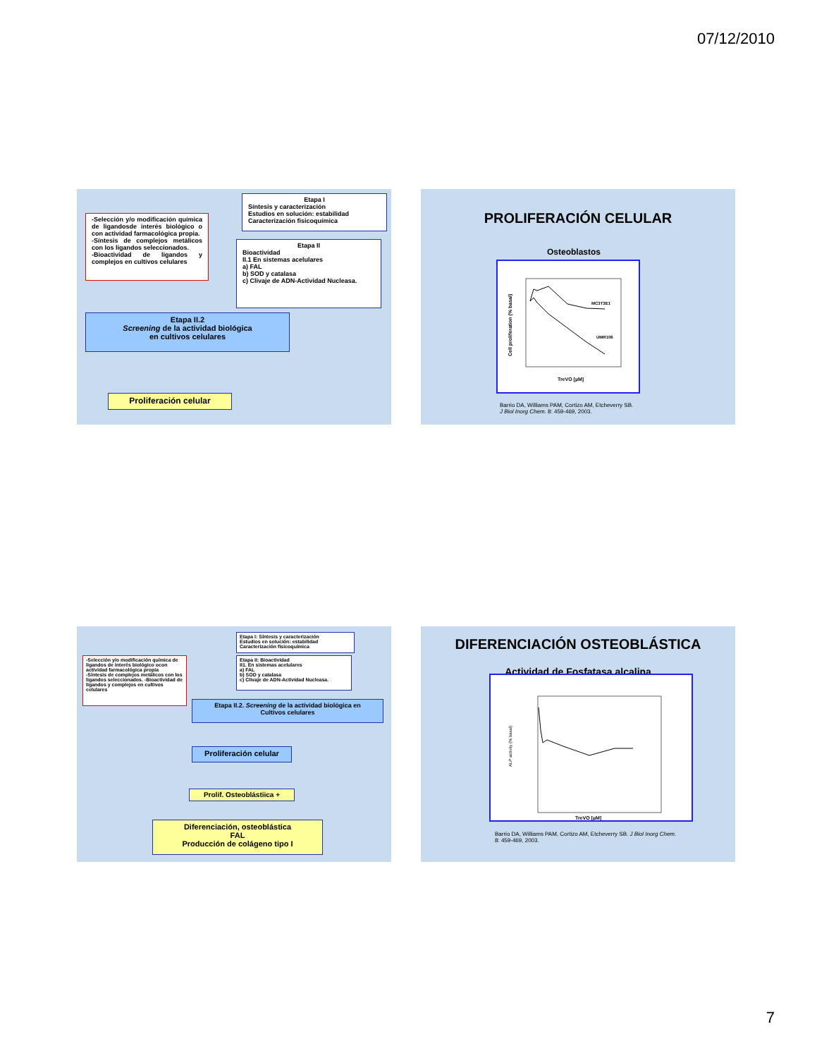07/12/2010
-Selección y/o modificación química de ligandosde interés biológico o con actividad farmacológica propia.
-Síntesis de complejos metálicos con los ligandos seleccionados.
-Bioactividad de ligandos y complejos en cultivos celulares
Etapa I
Síntesis y caracterización
Estudios en solución: estabilidad
Caracterización fisicoquímica
Etapa II
Bioactividad
II.1 En sistemas acelulares
a) FAL
b) SOD y catalasa
c) Clivaje de ADN-Actividad Nucleasa.
Etapa II.2
Screening de la actividad biológica
en cultivos celulares
Proliferación celular
PROLIFERACIÓN CELULAR
Osteoblastos
Cell proliferation (% basal)
MC3T3E1
UMR106
TreVO [µM]
Barrio DA, Williams PAM, Cortizo AM, Etcheverry SB.
J Biol Inorg Chem. 8: 459-469, 2003.
-Selección y/o modificación química de ligandos de interés biológico ocon actividad farmacológica propia
-Síntesis de complejos metálicos con los ligandos seleccionados. -Bioactividad de ligandos y complejos en cultivos celulares
Etapa I: Síntesis y caracterización
Estudios en solución: estabilidad
Caracterización fisicoquímica
Etapa II: Bioactividad
II1. En sistemas acelulares
a) FAL
b) SOD y catalasa
c) Clivaje de ADN-Actividad Nucleasa.
Etapa II.2. Screening de la actividad biológica en
Cultivos celulares
Proliferación celular
Prolif. Osteoblástiica +
Diferenciación, osteoblástica
FAL
Producción de colágeno tipo I
DIFERENCIACIÓN OSTEOBLÁSTICA
Actividad de Fosfatasa alcalina
ALP activity (% basal)
TreVO [µM]
Barrio DA, Williams PAM, Cortizo AM, Etcheverry SB. J Biol Inorg Chem.
8: 459-469, 2003.
7